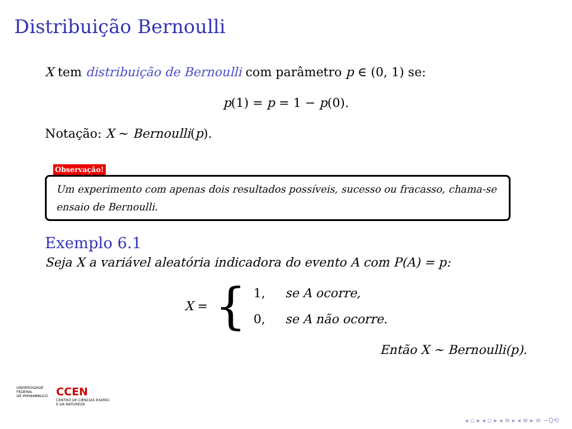Distribuição Bernoulli
X tem distribuição de Bernoulli com parâmetro p ∈ (0, 1) se:
p(1) = p = 1 − p(0).
Notação: X ∼ Bernoulli(p).
Observação!
Um experimento com apenas dois resultados possíveis, sucesso ou fracasso, chama-se ensaio de Bernoulli.
Exemplo 6.1
Seja X a variável aleatória indicadora do evento A com P(A) = p:
X = {
1, se A ocorre,
0, se A não ocorre.
Então X ∼ Bernoulli(p).
UNIVERSIDADE
FEDERAL
DE PERNAMBUCO
CCEN
CENTRO DE CIÊNCIAS EXATAS
E DA NATUREZA
◂ ▫ ▸ ◂ ▫ ▸ ◂ ≡ ▸ ◂ ≡ ▸ ≡ ∽Q⟲